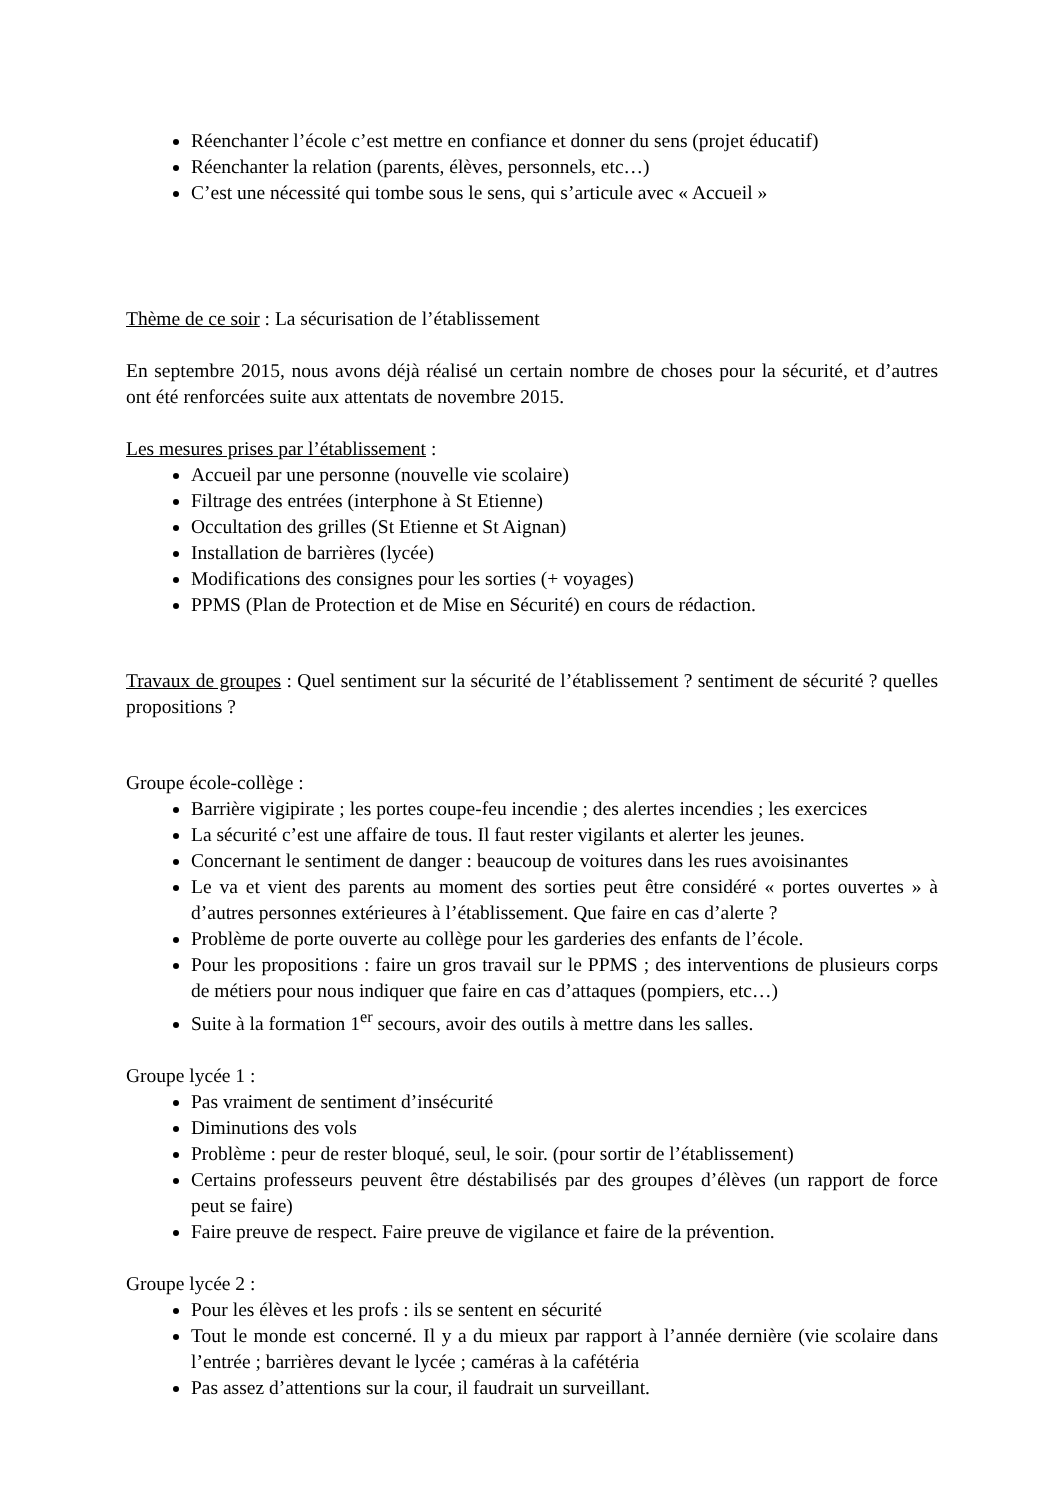Réenchanter l’école c’est mettre en confiance et donner du sens (projet éducatif)
Réenchanter la relation (parents, élèves, personnels, etc…)
C’est une nécessité qui tombe sous le sens, qui s’articule avec « Accueil »
Thème de ce soir : La sécurisation de l’établissement
En septembre 2015, nous avons déjà réalisé un certain nombre de choses pour la sécurité, et d’autres ont été renforcées suite aux attentats de novembre 2015.
Les mesures prises par l’établissement :
Accueil par une personne (nouvelle vie scolaire)
Filtrage des entrées (interphone à St Etienne)
Occultation des grilles (St Etienne et St Aignan)
Installation de barrières (lycée)
Modifications des consignes pour les sorties (+ voyages)
PPMS (Plan de Protection et de Mise en Sécurité) en cours de rédaction.
Travaux de groupes : Quel sentiment sur la sécurité de l’établissement ? sentiment de sécurité ? quelles propositions ?
Groupe école-collège :
Barrière vigipirate ; les portes coupe-feu incendie ; des alertes incendies ; les exercices
La sécurité c’est une affaire de tous. Il faut rester vigilants et alerter les jeunes.
Concernant le sentiment de danger : beaucoup de voitures dans les rues avoisinantes
Le va et vient des parents au moment des sorties peut être considéré « portes ouvertes » à d’autres personnes extérieures à l’établissement. Que faire en cas d’alerte ?
Problème de porte ouverte au collège pour les garderies des enfants de l’école.
Pour les propositions : faire un gros travail sur le PPMS ; des interventions de plusieurs corps de métiers pour nous indiquer que faire en cas d’attaques (pompiers, etc…)
Suite à la formation 1<sup>er</sup> secours, avoir des outils à mettre dans les salles.
Groupe lycée 1 :
Pas vraiment de sentiment d’insécurité
Diminutions des vols
Problème : peur de rester bloqué, seul, le soir. (pour sortir de l’établissement)
Certains professeurs peuvent être déstabilisés par des groupes d’élèves (un rapport de force peut se faire)
Faire preuve de respect. Faire preuve de vigilance et faire de la prévention.
Groupe lycée 2 :
Pour les élèves et les profs : ils se sentent en sécurité
Tout le monde est concerné. Il y a du mieux par rapport à l’année dernière (vie scolaire dans l’entrée ; barrières devant le lycée ; caméras à la cafétéria
Pas assez d’attentions sur la cour, il faudrait un surveillant.